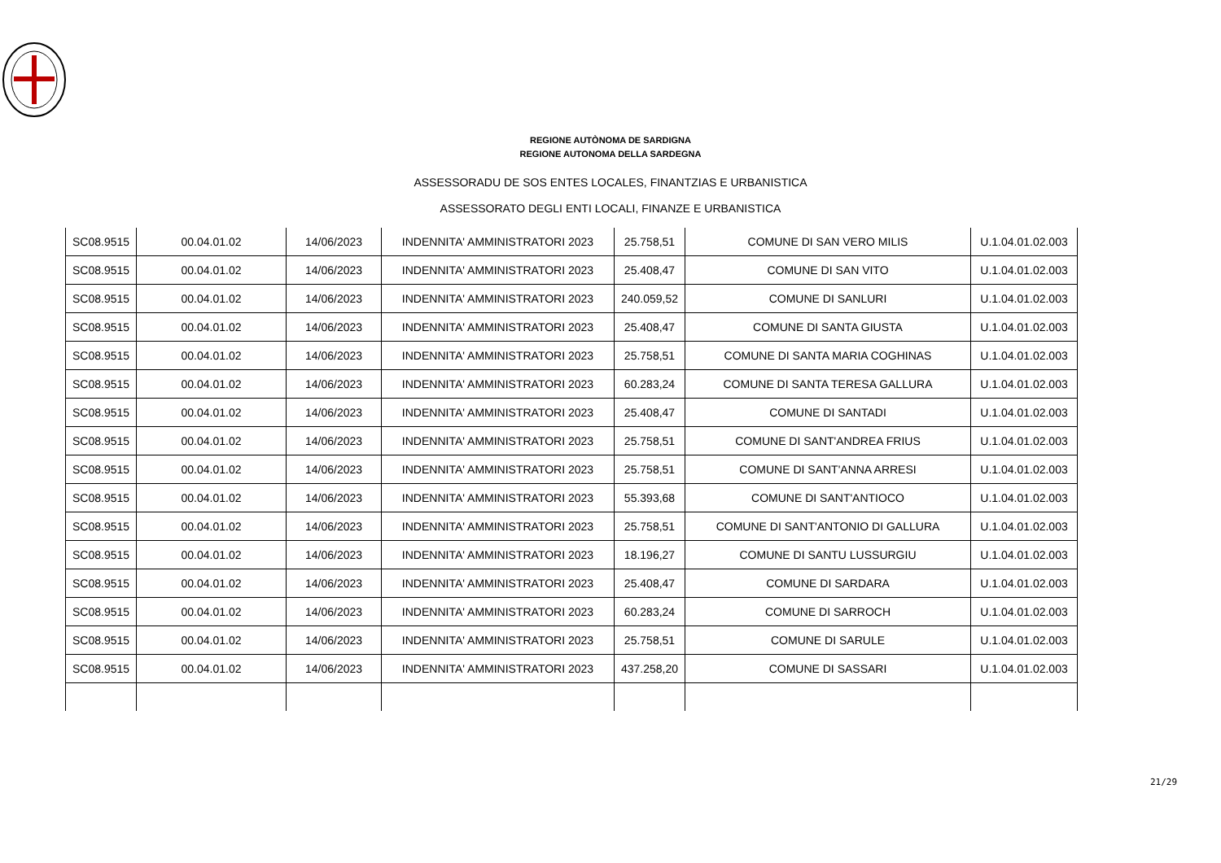REGIONE AUTÒNOMA DE SARDIGNA
REGIONE AUTONOMA DELLA SARDEGNA
ASSESSORADU DE SOS ENTES LOCALES, FINANTZIAS E URBANISTICA
ASSESSORATO DEGLI ENTI LOCALI, FINANZE E URBANISTICA
| SC08.9515 | 00.04.01.02 | 14/06/2023 | INDENNITA' AMMINISTRATORI 2023 | 25.758,51 | COMUNE DI SAN VERO MILIS | U.1.04.01.02.003 |
| SC08.9515 | 00.04.01.02 | 14/06/2023 | INDENNITA' AMMINISTRATORI 2023 | 25.408,47 | COMUNE DI SAN VITO | U.1.04.01.02.003 |
| SC08.9515 | 00.04.01.02 | 14/06/2023 | INDENNITA' AMMINISTRATORI 2023 | 240.059,52 | COMUNE DI SANLURI | U.1.04.01.02.003 |
| SC08.9515 | 00.04.01.02 | 14/06/2023 | INDENNITA' AMMINISTRATORI 2023 | 25.408,47 | COMUNE DI SANTA GIUSTA | U.1.04.01.02.003 |
| SC08.9515 | 00.04.01.02 | 14/06/2023 | INDENNITA' AMMINISTRATORI 2023 | 25.758,51 | COMUNE DI SANTA MARIA COGHINAS | U.1.04.01.02.003 |
| SC08.9515 | 00.04.01.02 | 14/06/2023 | INDENNITA' AMMINISTRATORI 2023 | 60.283,24 | COMUNE DI SANTA TERESA GALLURA | U.1.04.01.02.003 |
| SC08.9515 | 00.04.01.02 | 14/06/2023 | INDENNITA' AMMINISTRATORI 2023 | 25.408,47 | COMUNE DI SANTADI | U.1.04.01.02.003 |
| SC08.9515 | 00.04.01.02 | 14/06/2023 | INDENNITA' AMMINISTRATORI 2023 | 25.758,51 | COMUNE DI SANT'ANDREA FRIUS | U.1.04.01.02.003 |
| SC08.9515 | 00.04.01.02 | 14/06/2023 | INDENNITA' AMMINISTRATORI 2023 | 25.758,51 | COMUNE DI SANT'ANNA ARRESI | U.1.04.01.02.003 |
| SC08.9515 | 00.04.01.02 | 14/06/2023 | INDENNITA' AMMINISTRATORI 2023 | 55.393,68 | COMUNE DI SANT'ANTIOCO | U.1.04.01.02.003 |
| SC08.9515 | 00.04.01.02 | 14/06/2023 | INDENNITA' AMMINISTRATORI 2023 | 25.758,51 | COMUNE DI SANT'ANTONIO DI GALLURA | U.1.04.01.02.003 |
| SC08.9515 | 00.04.01.02 | 14/06/2023 | INDENNITA' AMMINISTRATORI 2023 | 18.196,27 | COMUNE DI SANTU LUSSURGIU | U.1.04.01.02.003 |
| SC08.9515 | 00.04.01.02 | 14/06/2023 | INDENNITA' AMMINISTRATORI 2023 | 25.408,47 | COMUNE DI SARDARA | U.1.04.01.02.003 |
| SC08.9515 | 00.04.01.02 | 14/06/2023 | INDENNITA' AMMINISTRATORI 2023 | 60.283,24 | COMUNE DI SARROCH | U.1.04.01.02.003 |
| SC08.9515 | 00.04.01.02 | 14/06/2023 | INDENNITA' AMMINISTRATORI 2023 | 25.758,51 | COMUNE DI SARULE | U.1.04.01.02.003 |
| SC08.9515 | 00.04.01.02 | 14/06/2023 | INDENNITA' AMMINISTRATORI 2023 | 437.258,20 | COMUNE DI SASSARI | U.1.04.01.02.003 |
21/29